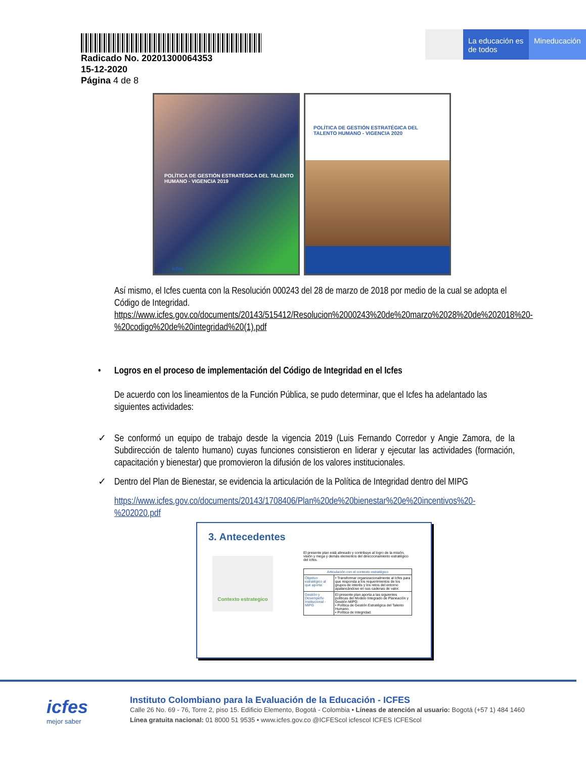Radicado No. 20201300064353
15-12-2020
Página 4 de 8
La educación es de todos
Mineducación
POLÍTICA DE GESTIÓN ESTRATÉGICA DEL TALENTO HUMANO - VIGENCIA 2019
icfes
POLÍTICA DE GESTIÓN ESTRATÉGICA DEL TALENTO HUMANO - VIGENCIA 2020
Así mismo, el Icfes cuenta con la Resolución 000243 del 28 de marzo de 2018 por medio de la cual se adopta el Código de Integridad. https://www.icfes.gov.co/documents/20143/515412/Resolucion%2000243%20de%20marzo%2028%20de%202018%20-%20codigo%20de%20integridad%20(1).pdf
• Logros en el proceso de implementación del Código de Integridad en el Icfes
De acuerdo con los lineamientos de la Función Pública, se pudo determinar, que el Icfes ha adelantado las siguientes actividades:
✓ Se conformó un equipo de trabajo desde la vigencia 2019 (Luis Fernando Corredor y Angie Zamora, de la Subdirección de talento humano) cuyas funciones consistieron en liderar y ejecutar las actividades (formación, capacitación y bienestar) que promovieron la difusión de los valores institucionales.
✓ Dentro del Plan de Bienestar, se evidencia la articulación de la Política de Integridad dentro del MIPG
https://www.icfes.gov.co/documents/20143/1708406/Plan%20de%20bienestar%20e%20incentivos%20-%202020.pdf
3. Antecedentes
Contexto estrategico
El presente plan está alineado y contribuye al logro de la misión, visión y mega y demás elementos del direccionamiento estratégico del Icfes.
| Articulación con el contexto estratégico | |
| Objetivo estratégico al que aporta: | • Transformar organizacionalmente al Icfes para que responda a los requerimientos de los grupos de interés y los retos del entorno apalancándose en sus cadenas de valor. |
| Gestión y Desempeño Institucional - MIPG | El presente plan aporta a las siguientes políticas del Modelo Integrado de Planeación y Gestión MIPG: • Política de Gestión Estratégica del Talento Humano. • Política de Integridad. |
icfes
mejor saber
Instituto Colombiano para la Evaluación de la Educación - ICFES
Calle 26 No. 69 - 76, Torre 2, piso 15. Edificio Elemento, Bogotá - Colombia • Líneas de atención al usuario: Bogotá (+57 1) 484 1460
Línea gratuita nacional: 01 8000 51 9535 • www.icfes.gov.co @ICFEScol icfescol ICFES ICFEScol